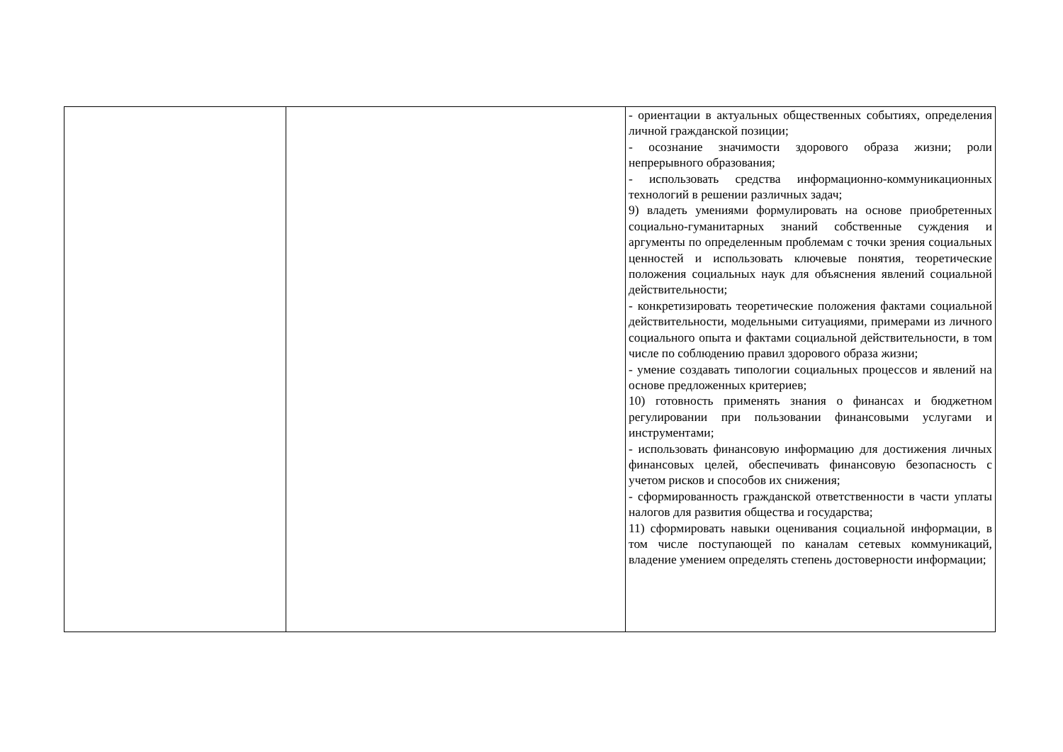| | | - ориентации в актуальных общественных событиях, определения личной гражданской позиции; - осознание значимости здорового образа жизни; роли непрерывного образования; - использовать средства информационно-коммуникационных технологий в решении различных задач; 9) владеть умениями формулировать на основе приобретенных социально-гуманитарных знаний собственные суждения и аргументы по определенным проблемам с точки зрения социальных ценностей и использовать ключевые понятия, теоретические положения социальных наук для объяснения явлений социальной действительности; - конкретизировать теоретические положения фактами социальной действительности, модельными ситуациями, примерами из личного социального опыта и фактами социальной действительности, в том числе по соблюдению правил здорового образа жизни; - умение создавать типологии социальных процессов и явлений на основе предложенных критериев; 10) готовность применять знания о финансах и бюджетном регулировании при пользовании финансовыми услугами и инструментами; - использовать финансовую информацию для достижения личных финансовых целей, обеспечивать финансовую безопасность с учетом рисков и способов их снижения; - сформированность гражданской ответственности в части уплаты налогов для развития общества и государства; 11) сформировать навыки оценивания социальной информации, в том числе поступающей по каналам сетевых коммуникаций, владение умением определять степень достоверности информации; |